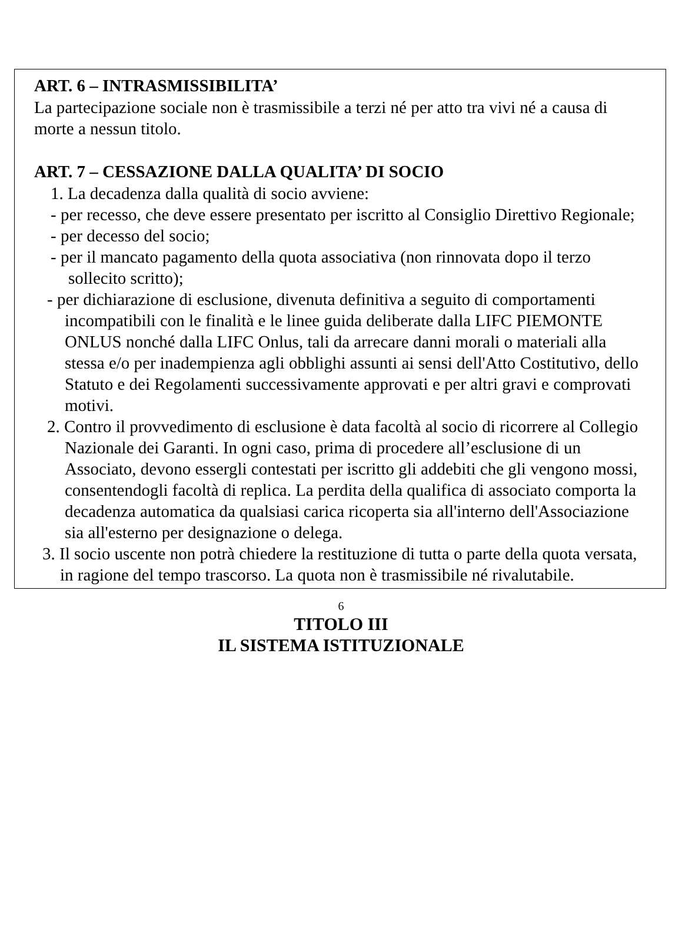ART. 6 – INTRASMISSIBILITA’
La partecipazione sociale non è trasmissibile a terzi né per atto tra vivi né a causa di morte a nessun titolo.
ART. 7 – CESSAZIONE DALLA QUALITA’ DI SOCIO
1. La decadenza dalla qualità di socio avviene:
- per recesso, che deve essere presentato per iscritto al Consiglio Direttivo Regionale;
- per decesso del socio;
- per il mancato pagamento della quota associativa (non rinnovata dopo il terzo sollecito scritto);
- per dichiarazione di esclusione, divenuta definitiva a seguito di comportamenti incompatibili con le finalità e le linee guida deliberate dalla LIFC PIEMONTE ONLUS nonché dalla LIFC Onlus, tali da arrecare danni morali o materiali alla stessa e/o per inadempienza agli obblighi assunti ai sensi dell'Atto Costitutivo, dello Statuto e dei Regolamenti successivamente approvati e per altri gravi e comprovati motivi.
2. Contro il provvedimento di esclusione è data facoltà al socio di ricorrere al Collegio Nazionale dei Garanti. In ogni caso, prima di procedere all’esclusione di un Associato, devono essergli contestati per iscritto gli addebiti che gli vengono mossi, consentendogli facoltà di replica. La perdita della qualifica di associato comporta la decadenza automatica da qualsiasi carica ricoperta sia all'interno dell'Associazione sia all'esterno per designazione o delega.
3. Il socio uscente non potrà chiedere la restituzione di tutta o parte della quota versata, in ragione del tempo trascorso. La quota non è trasmissibile né rivalutabile.
TITOLO III
IL SISTEMA ISTITUZIONALE
6